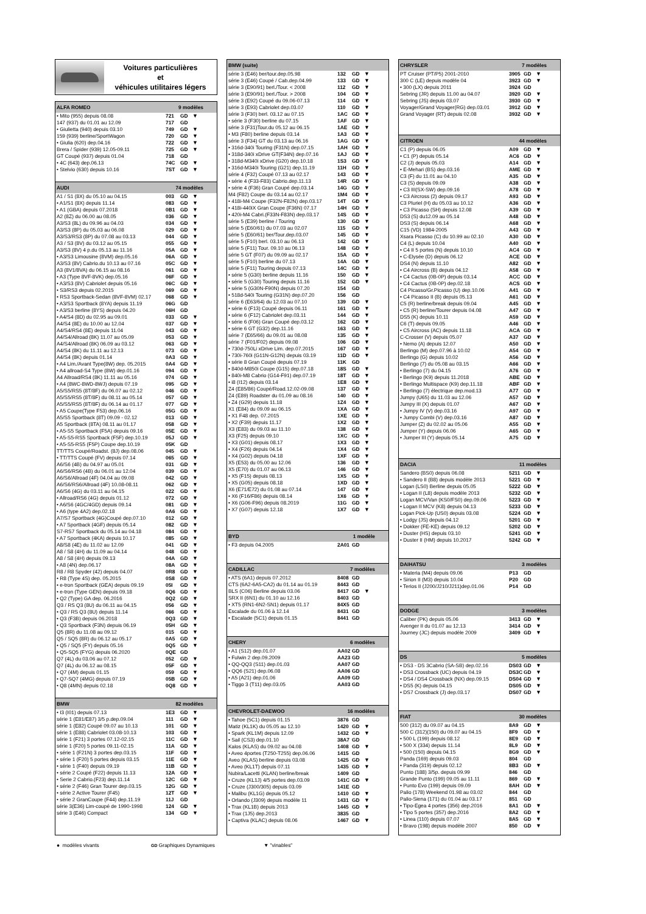Voitures particulières
et
véhicules utilitaires légers
ALFA ROMEO 9 modèles
| • Mito (955) depuis 08.08 | 721 | GD | ▼ |
| 147 (937) du 01.01 au 12.09 | 717 | GD | |
| • Giulietta (940) depuis 03.10 | 749 | GD | ▼ |
| 159 (939) berline/SportWagon | 720 | GD | ▼ |
| • Giulia (620) dep.04.16 | 722 | GD | ▼ |
| Brera / Spider (939) 12.05-09.11 | 725 | GD | ▼ |
| GT Coupé (937) depuis 01.04 | 718 | GD | |
| • 4C (643) dep.06.13 | 74C | GD | ▼ |
| • Stelvio (630) depuis 10.16 | 7ST | GD | ▼ |
AUDI 74 modèles
| A1 / S1 (8X) du 05.10 au 04.15 | 003 | GD | ▼ |
| • A1/S1 (8X) depuis 11.14 | 083 | GD | ▼ |
| • A1 (GBA) depuis 07.2018 | 0B1 | GD | ▼ |
| A2 (8Z) du 06.00 au 08.05 | 036 | GD | ▼ |
| A3/S3 (8L) du 09.96 au 04.03 | 034 | GD | ▼ |
| A3/S3 (8P) du 05.03 au 06.08 | 029 | GD | ▼ |
| A3/S3/RS3 (8P) du 07.08 au 03.13 | 044 | GD | ▼ |
| A3 / S3 (8V) du 03.12 au 05.15 | 055 | GD | ▼ |
| A3/S3 (8V) 4 p.du 05.13 au 11.16 | 05A | GD | ▼ |
| • A3/S3 Limousine (8VM) dep.05.16 | 06A | GD | ▼ |
| A3/S3 (8V) Cabrio.du 10.13 au 07.16 | 05C | GD | ▼ |
| A3 (8V1/8VA) du 06.15 au 08.16 | 061 | GD | ▼ |
| • A3 (Type 8VF-8VK) dep.05.16 | 06F | GD | ▼ |
| • A3/S3 (8V) Cabriolet depuis 05.16 | 06C | GD | ▼ |
| • S3/RS3 depuis 02.2015 | 069 | GD | ▼ |
| • RS3 Sportback-Sedan (8VF-8VM) 02.17 | 068 | GD | ▼ |
| • A3/S3 Sportback (8YA) depuis 11.19 | 06G | GD | |
| • A3/S3 berline (8YS) depuis 04.20 | 06H | GD | |
| • A4/S4 (8D) du 02.95 au 09.01 | 033 | GD | ▼ |
| A4/S4 (8E) du 10.00 au 12.04 | 037 | GD | ▼ |
| A4/S4/RS4 (8E) depuis 11.04 | 043 | GD | ▼ |
| A4/S4/Allroad (8K) 11.07 au 05.09 | 053 | GD | ▼ |
| A4/S4/Allroad (8K) 06.09 au 03.12 | 063 | GD | ▼ |
| A4/S4 (8K) du 11.11 au 12.13 | 073 | GD | ▼ |
| A4/S4 (8K) depuis 01.14 | 0A3 | GD | ▼ |
| • A4 Lim./Avant Type(8W) dep. 05.2015 | 0A4 | GD | ▼ |
| • A4 allroad-S4 Type (8W) dep.01.16 | 094 | GD | ▼ |
| A4 Allroad/RS4 (8K) 11.11 au 05.16 | 074 | GD | ▼ |
| • A4 (8WC-8WD-8WJ) depuis 07.19 | 095 | GD | ▼ |
| A5/S5/RS5 (8T/8F) du 06.07 au 02.12 | 046 | GD | ▼ |
| A5/S5/RS5 (8T/8F) du 08.11 au 05.14 | 057 | GD | ▼ |
| A5/S5/RS5 (8T/8F) du 06.14 au 01.17 | 077 | GD | ▼ |
| • A5 Coupe(Type F53) dep.06.16 | 05G | GD | ▼ |
| A5/S5 Sportback (8T) 09.09 - 02.12 | 013 | GD | ▼ |
| A5 Sportback (8TA) 08.11 au 01.17 | 058 | GD | ▼ |
| • A5-S5 Sportback (F5A) depuis 09.16 | 05E | GD | ▼ |
| • A5-S5-RS5 Sportback (F5F) dep.10.19 | 05J | GD | ▼ |
| • A5-S5-RS5 (F5P) Coupe dep.10.19 | 05K | GD | |
| TT/TTS Coupé/Roadst. (8J) dep.08.06 | 045 | GD | ▼ |
| • TT/TTS Coupé (FV) depuis 07.14 | 065 | GD | ▼ |
| A6/S6 (4B) du 04.97 au 05.01 | 031 | GD | ▼ |
| A6/S6/RS6 (4B) du 06.01 au 12.04 | 039 | GD | ▼ |
| A6/S6/Allroad (4F) 04.04 au 09.08 | 042 | GD | ▼ |
| A6/S6/RS6/Allroad (4F) 10.08-08.11 | 062 | GD | ▼ |
| A6/S6 (4G) du 03.11 au 04.15 | 022 | GD | ▼ |
| • Allroad/RS6 (4G) depuis 01.12 | 072 | GD | ▼ |
| • A6/S6 (4GC/4GD) depuis 09.14 | 081 | GD | ▼ |
| • A6 (type 4A2) dep.02.18 | 0A6 | GD | ▼ |
| A7/S7 Sportback (4G)Coupé dep.07.10 | 012 | GD | ▼ |
| • A7 Sportback (4GF) depuis 05.14 | 082 | GD | ▼ |
| S7-RS7 Sportback du 05.14 au 04.18 | 084 | GD | ▼ |
| • A7 Sportback (4KA) depuis 10.17 | 085 | GD | ▼ |
| A8/S8 (4E) du 11.02 au 12.09 | 041 | GD | ▼ |
| A8 / S8 (4H) du 11.09 au 04.14 | 048 | GD | ▼ |
| A8 / S8 (4H) depuis 09.13 | 04A | GD | ▼ |
| • A8 (4N) dep.06.17 | 08A | GD | ▼ |
| R8 / R8 Spyder (42) depuis 04.07 | 0R8 | GD | ▼ |
| • R8 (Type 4S) dep. 05.2015 | 0S8 | GD | ▼ |
| • e-tron Sportback (GEA) depuis 09.19 | 05I | GD | ▼ |
| • e-tron (Type GEN) depuis 09.18 | 0Q6 | GD | ▼ |
| • Q2 (Type) GA dep. 06.2016 | 0Q2 | GD | ▼ |
| Q3 / RS Q3 (8U) du 06.11 au 04.15 | 056 | GD | ▼ |
| • Q3 / RS Q3 (8U) depuis 11.14 | 066 | GD | ▼ |
| • Q3 (F3B) depuis 06.2018 | 0Q3 | GD | ▼ |
| • Q3 Sportback (F3N) depuis 06.19 | 05H | GD | ▼ |
| Q5 (8R) du 11.08 au 09.12 | 015 | GD | ▼ |
| Q5 / SQ5 (8R) du 06.12 au 05.17 | 0A5 | GD | ▼ |
| • Q5 / SQ5 (FY) depuis 05.16 | 0Q5 | GD | ▼ |
| • Q5-SQ5 (FYG) depuis 06.2020 | 0QE | GD | |
| Q7 (4L) du 03.06 au 07.12 | 052 | GD | ▼ |
| Q7 (4L) du 06.12 au 08.15 | 05F | GD | ▼ |
| • Q7 (4M) depuis 01.15 | 059 | GD | ▼ |
| • Q7-SQ7 (4MG) depuis 07.19 | 05B | GD | ▼ |
| • Q8 (4MN) depuis 02.18 | 0Q8 | GD | ▼ |
BMW 82 modèles
| • I3 (I01) depuis 07.13 | 1E3 | GD | ▼ |
| série 1 (E81/E87) 3/5 p.dep.09.04 | 111 | GD | ▼ |
| série 1 (E82) Coupé 09.07 au 10.13 | 101 | GD | ▼ |
| série 1 (E88) Cabriolet 03.08-10.13 | 103 | GD | ▼ |
| série 1 (F21) 3 portes 07.12-02.15 | 11C | GD | ▼ |
| série 1 (F20) 5 portes 09.11-02.15 | 11A | GD | ▼ |
| • série 1 (F21N) 3 portes dep.03.15 | 11F | GD | ▼ |
| • série 1 (F20) 5 portes depuis 03.15 | 11E | GD | ▼ |
| • série 1 (F40) depuis 09.19 | 11B | GD | ▼ |
| • série 2 Coupé (F22) depuis 11.13 | 12A | GD | ▼ |
| • Serie 2 Cabrio.(F23) dep.11.14 | 12C | GD | ▼ |
| • série 2 (F46) Gran Tourer dep.03.15 | 12G | GD | ▼ |
| • série 2 Active Tourer (F45) | 12T | GD | ▼ |
| • série 2 GranCoupe (F44) dep.11.19 | 11J | GD | |
| série 3(E36) Lim-coupé de 1990-1998 | 124 | GD | ▼ |
| série 3 (E46) Compact | 134 | GD | ▼ |
BMW (suite)
| série 3 (E46) ber/tour.dep.05.98 | 132 | GD | ▼ |
| série 3 (E46) Coupé / Cab.dep.04.99 | 133 | GD | ▼ |
| série 3 (E90/91) berl./Tour. < 2008 | 112 | GD | ▼ |
| série 3 (E90/91) berl./Tour. > 2008 | 104 | GD | ▼ |
| série 3 (E92) Coupé du 09.06-07.13 | 114 | GD | ▼ |
| série 3 (E93) Cabriolet dep.03.07 | 110 | GD | ▼ |
| série 3 (F30) berl. 03.12 au 07.15 | 1AC | GD | ▼ |
| • série 3 (F30) berline du 07.15 | 1AF | GD | ▼ |
| série 3 (F31)Tour.du 05.12 au 06.15 | 1AE | GD | ▼ |
| • M3 (F80) berline depuis 03.14 | 1A3 | GD | ▼ |
| série 3 (F34) GT du 03.13 au 06.16 | 1AG | GD | ▼ |
| • 316d-340i Touring (F31N) dep.07.15 | 1AH | GD | ▼ |
| • 318d-340i xDrive GT(F34N) dep.07.16 | 1AJ | GD | ▼ |
| • 318d-M340i xDrive (G20) dep.10.18 | 1S3 | GD | ▼ |
| • 316d-M340i Touring (G21) dep.11.19 | 11H | GD | ▼ |
| série 4 (F32) Coupé 07.13 au 02.17 | 143 | GD | ▼ |
| • série 4 (F33-F83) Cabrio.dep.11.13 | 14R | GD | ▼ |
| • série 4 (F36) Gran Coupé dep.03.14 | 14G | GD | ▼ |
| M4 (F82) Coupe du 03.14 au 02.17 | 1M4 | GD | ▼ |
| • 418i-M4 Coupe (F32N-F82N) dep.03.17 | 14T | GD | ▼ |
| • 418i-440iX Gran Coupe (F36N) 07.17 | 14H | GD | ▼ |
| • 420i-M4 Cabri.(F33N-F83N) dep.03.17 | 14S | GD | ▼ |
| série 5 (E39) berline / Touring | 130 | GD | ▼ |
| série 5 (E60/61) du 07.03 au 02.07 | 115 | GD | ▼ |
| série 5 (E60/61) ber/Tour.dep.03.07 | 145 | GD | ▼ |
| série 5 (F10) berl. 03.10 au 06.13 | 142 | GD | ▼ |
| série 5 (F11) Tour. 09.10 au 06.13 | 148 | GD | ▼ |
| série 5 GT (F07) du 09.09 au 02.17 | 15A | GD | ▼ |
| série 5 (F10) berline du 07.13 | 14A | GD | ▼ |
| série 5 (F11) Touring depuis 07.13 | 14C | GD | ▼ |
| • série 5 (G30) berline depuis 11.16 | 150 | GD | ▼ |
| • série 5 (G30) Touring depuis 11.16 | 152 | GD | ▼ |
| • série 5 (G30N-F90N) depuis 07.20 | 154 | GD | |
| • 518d-540i Touring (G31N) dep.07.20 | 156 | GD | |
| série 6 (E63/64) du 12.03 au 07.10 | 139 | GD | ▼ |
| • série 6 (F13) Coupé depuis 06.11 | 161 | GD | ▼ |
| • série 6 (F12) Cabriolet dep.03.11 | 144 | GD | ▼ |
| • série 6 (F06) Gran Coupé dep.03.12 | 162 | GD | ▼ |
| • série 6 GT (G32) dep.11.16 | 163 | GD | ▼ |
| série 7 (E65/66) du 09.01 au 08.08 | 135 | GD | ▼ |
| série 7 (F01/F02) depuis 09.08 | 106 | GD | ▼ |
| • 730d-750Li xDrive Lim. dep.07.2015 | 167 | GD | ▼ |
| • 730i-760i (G11N-G12N) depuis 03.19 | 11D | GD | ▼ |
| • série 8 Gran Coupé depuis 07.19 | 11K | GD | |
| • 840d-M850i Coupe (G15) dep.07.18 | 18S | GD | ▼ |
| • 840i-M8 Cabrio (G14-F91) dep.07.19 | 18T | GD | ▼ |
| • i8 (I12) depuis 03.14 | 1E8 | GD | ▼ |
| Z4 (E85/86) Coupé/Road.12.02-09.08 | 137 | GD | ▼ |
| Z4 (E89) Roadster du 01.09 au 08.16 | 140 | GD | ▼ |
| • Z4 (G29) depuis 11.18 | 1Z4 | GD | ▼ |
| X1 (E84) du 09.09 au 06.15 | 1XA | GD | ▼ |
| • X1 F48 dep. 07.2015 | 1XE | GD | ▼ |
| • X2 (F39) depuis 11.17 | 1X2 | GD | ▼ |
| X3 (E83) du 09.03 au 11.10 | 138 | GD | ▼ |
| X3 (F25) depuis 09.10 | 1XC | GD | ▼ |
| • X3 (G01) depuis 08.17 | 1X3 | GD | ▼ |
| • X4 (F26) depuis 04.14 | 1X4 | GD | ▼ |
| • X4 (G02) depuis 04.18 | 1XF | GD | ▼ |
| X5 (E53) du 05.00 au 12.06 | 136 | GD | ▼ |
| X5 (E70) du 01.07 au 06.13 | 146 | GD | ▼ |
| • X5 (F15) depuis 08.13 | 1X5 | GD | ▼ |
| • X5 (G05) depuis 08.18 | 1XD | GD | ▼ |
| X6 (E71/E72) du 01.08 au 07.14 | 147 | GD | ▼ |
| • X6 (F16/F86) depuis 08.14 | 1X6 | GD | ▼ |
| • X6 (G06-F96) depuis 08.2019 | 11G | GD | ▼ |
| • X7 (G07) depuis 12.18 | 1X7 | GD | ▼ |
BYD 1 modèle
| • F3 depuis 04.2005 | 2A01 | GD | |
CADILLAC 7 modèles
| • ATS (6A1) depuis 07.2012 | 8408 | GD | |
| CTS (6A2-6A5-CA2) du 01.14 au 01.19 | 8443 | GD | |
| BLS (C06) Berline depuis 03.06 | 8417 | GD | ▼ |
| SRX II (6N1) du 01.10 au 12.16 | 8403 | GD | |
| • XT5 (RN1-6N2-SN1) depuis 01.17 | 84X5 | GD | |
| Escalade du 01.06 à 12.14 | 8431 | GD | |
| • Escalade (5C1) depuis 01.15 | 8441 | GD | |
CHERY 6 modèles
| • A1 (S12) dep.01.07 | AA02 | GD | |
| • Fulwin 2 dep.09.2009 | AA23 | GD | |
| • QQ-QQ3 (S11) dep.01.03 | AA07 | GD | |
| • QQ6 (S21) dep.06.08 | AA06 | GD | |
| • A5 (A21) dep.01.06 | AA09 | GD | |
| • Tiggo 3 (T11) dep.03.05 | AA03 | GD | |
CHEVROLET-DAEWOO 16 modèles
| • Tahoe (5C1) depuis 01.15 | 3876 | GD | |
| Matiz (KL1K) du 05.05 au 12.10 | 1420 | GD | ▼ |
| • Spark (KL1M) depuis 12.09 | 1432 | GD | ▼ |
| • Sail (CS3) dep.01.10 | 38A7 | GD | |
| Kalos (KLAS) du 09.02 au 04.08 | 1408 | GD | ▼ |
| • Aveo 4portes (T250-T255) dep.06.06 | 1415 | GD | |
| Aveo (KLAS) berline depuis 03.08 | 1425 | GD | ▼ |
| • Aveo (KL1T) depuis 07.11 | 1435 | GD | ▼ |
| Nubira/Lacetti (KLAN) berline/break | 1409 | GD | |
| • Cruze (KL1J) 4/5 portes dep.03.09 | 141C | GD | ▼ |
| • Cruze (J300/305) depuis 03.09 | 141E | GD | |
| • Malibu (KL1G) depuis 05.12 | 1410 | GD | ▼ |
| • Orlando (J309) depuis modèle 11 | 1431 | GD | ▼ |
| • Trax (KL1B) depuis 2013 | 1445 | GD | ▼ |
| • Trax (1J5) dep.2013 | 3835 | GD | |
| • Captiva (KLAC) depuis 08.06 | 1467 | GD | ▼ |
CHRYSLER 7 modèles
| PT Cruiser (PT/P5) 2001-2010 | 3905 | GD | ▼ |
| 300 C (LE) depuis modèle 04 | 3923 | GD | ▼ |
| • 300 (LX) depuis 2011 | 3924 | GD | |
| Sebring (JR) depuis 11.00 au 04.07 | 3920 | GD | ▼ |
| Sebring (JS) depuis 03.07 | 3930 | GD | ▼ |
| Voyager/Grand Voyager(RG) dep.03.01 | 3912 | GD | ▼ |
| Grand Voyager (RT) depuis 02.08 | 3932 | GD | ▼ |
CITROEN 44 modèles
| C1 (P) depuis 06.05 | A09 | GD | ▼ |
| • C1 (P) depuis 05.14 | AC6 | GD | ▼ |
| C2 (J) depuis 05.03 | A14 | GD | ▼ |
| • E-Mehari (BS) dep.03.16 | AME | GD | ▼ |
| C3 (F) du 11.01 au 04.10 | A35 | GD | ▼ |
| C3 (S) depuis 09.09 | A38 | GD | ▼ |
| • C3 III(SX-SW) dep.09.16 | A78 | GD | ▼ |
| • C3 Aircross (2) depuis 09.17 | A93 | GD | ▼ |
| C3 Pluriel (H) du 05.03 au 10.12 | A36 | GD | ▼ |
| • C3 Picasso (SH) depuis 12.08 | A39 | GD | ▼ |
| DS3 (S) du12.09 au 05.14 | A48 | GD | ▼ |
| DS3 (S) depuis 06.14 | A68 | GD | ▼ |
| C15 (VD) 1984-2005 | A43 | GD | ▼ |
| Xsara Picasso (C) du 10.99 au 02.10 | A30 | GD | ▼ |
| C4 (L) depuis 10.04 | A40 | GD | ▼ |
| • C4 II 5 portes (N) depuis 10.10 | AC4 | GD | ▼ |
| • C-Elysée (D) depuis 06.12 | ACE | GD | ▼ |
| DS4 (N) depuis 11.10 | A82 | GD | ▼ |
| • C4 Aircross (B) depuis 04.12 | A58 | GD | ▼ |
| • C4 Cactus (0B-0P) depuis 03.14 | ACC | GD | ▼ |
| • C4 Cactus (0B-0P) dep.02.18 | ACS | GD | ▼ |
| C4 Picasso/Gr.Picasso (U) dep.10.06 | A41 | GD | ▼ |
| • C4 Picasso II (B) depuis 05.13 | A61 | GD | ▼ |
| C5 (R) berline/break depuis 09.04 | A45 | GD | ▼ |
| • C5 (R) berline/Tourer depuis 04.08 | A47 | GD | ▼ |
| DS5 (K) depuis 10.11 | A59 | GD | ▼ |
| C6 (T) depuis 09.05 | A46 | GD | ▼ |
| • C5 Aircross (AC) depuis 11.18 | ACA | GD | ▼ |
| C-Crosser (V) depuis 05.07 | A37 | GD | ▼ |
| • Nemo (A) depuis 12.07 | A50 | GD | ▼ |
| Berlingo (M) dep.07.96 à 10.02 | A54 | GD | ▼ |
| Berlingo (G) depuis 10.02 | A56 | GD | ▼ |
| Berlingo (7) du 05.08 au 03.15 | A66 | GD | ▼ |
| • Berlingo (7) du 04.15 | A76 | GD | ▼ |
| • Berlingo (K9) depuis 11.2018 | ABE | GD | ▼ |
| • Berlingo Multispace (K9) dep.11.18 | ABF | GD | ▼ |
| • Berlingo (7) électrique dep.mod.13 | A77 | GD | ▼ |
| Jumpy (U65) du 11.03 au 12.06 | A57 | GD | ▼ |
| Jumpy III (X) depuis 01.07 | A67 | GD | ▼ |
| • Jumpy IV (V) dep.03.16 | A97 | GD | ▼ |
| • Jumpy Combi (V) dep.03.16 | A87 | GD | ▼ |
| Jumper (Z) du 02.02 au 05.06 | A55 | GD | ▼ |
| Jumper (Y) depuis 06.06 | A65 | GD | ▼ |
| • Jumper III (Y) depuis 05.14 | A75 | GD | ▼ |
DACIA 11 modèles
| Sandero (BS0) depuis 06.08 | 5211 | GD | ▼ |
| • Sandero II (B8) depuis modèle 2013 | 5221 | GD | ▼ |
| Logan (LS0) Berline depuis 05.05 | 5222 | GD | ▼ |
| • Logan II (L8) depuis modèle 2013 | 5232 | GD | ▼ |
| Logan MCV/Van (KS0/FS0) dep.09.06 | 5223 | GD | ▼ |
| • Logan II MCV (K8) depuis 04.13 | 5233 | GD | ▼ |
| Logan Pick-Up (US0) depuis 03.08 | 5224 | GD | ▼ |
| • Lodgy (JS) depuis 04.12 | 5201 | GD | ▼ |
| • Dokker (FE-KE) depuis 09.12 | 5202 | GD | ▼ |
| • Duster (HS) depuis 03.10 | 5241 | GD | ▼ |
| • Duster II (HM) depuis 10.2017 | 5242 | GD | ▼ |
DAIHATSU 3 modèles
| • Materia (M4) depuis 09.06 | P13 | GD | |
| • Sirion II (M3) depuis 10.04 | P20 | GD | |
| • Terios II (J200/J210/J211)dep.01.06 | P14 | GD | |
DODGE 3 modèles
| Caliber (PK) depuis 05.06 | 3413 | GD | ▼ |
| Avenger II du 01.07 au 12.13 | 3414 | GD | ▼ |
| Journey (JC) depuis modèle 2009 | 3409 | GD | ▼ |
DS 5 modèles
| • DS3 - DS 3Cabrio (SA-SB) dep.02.16 | DS03 | GD | ▼ |
| • DS3 Crossback (UC) depuis 04.19 | DS3C | GD | ▼ |
| • DS4 / DS4 Crossback (NX) dep.09.15 | DS04 | GD | ▼ |
| • DS5 (K) depuis 04.15 | DS05 | GD | ▼ |
| • DS7 Crossback (J) dep.03.17 | DS07 | GD | ▼ |
FIAT 30 modèles
| 500 (312) du 09.07 au 04.15 | 8A9 | GD | ▼ |
| 500 C (312)(150) du 09.07 au 04.15 | 8F9 | GD | ▼ |
| • 500 L (199) depuis 08.12 | 8E9 | GD | ▼ |
| • 500 X (334) depuis 11.14 | 8L9 | GD | ▼ |
| • 500 (150) depuis 04.15 | 8G9 | GD | ▼ |
| Panda (169) depuis 09.03 | 804 | GD | |
| • Panda (319) depuis 02.12 | 8B3 | GD | ▼ |
| Punto (188) 3/5p. depuis 09.99 | 846 | GD | |
| Grande Punto (199) 09.05 au 11.11 | 869 | GD | ▼ |
| • Punto Evo (199) depuis 09.09 | 8AH | GD | ▼ |
| Palio (178) Weekend 01.98 au 03.02 | 844 | GD | |
| Palio-Siena (171) du 01.04 au 03.17 | 851 | GD | |
| • Tipo-Egea 4 portes (356) dep.2016 | 8A1 | GD | ▼ |
| • Tipo 5 portes (357) dep.2016 | 8A2 | GD | ▼ |
| • Linea (110) depuis 07.07 | 8A5 | GD | ▼ |
| • Bravo (198) depuis modèle 2007 | 850 | GD | ▼ |
● modèles vivants GD Graphiques Dynamiques ▼ "vinables"